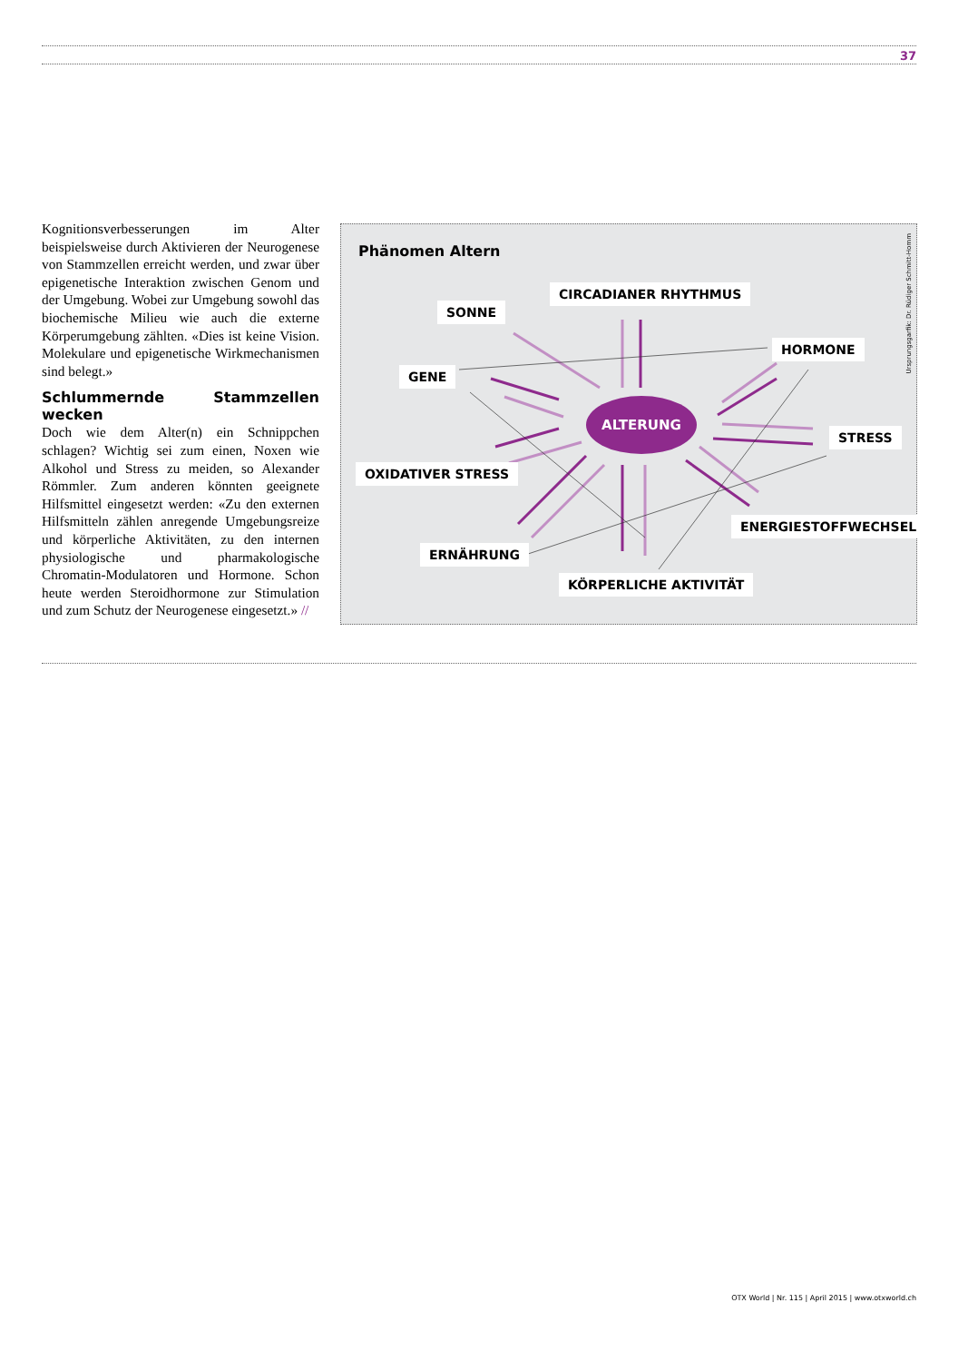37
Kognitionsverbesserungen im Alter beispielsweise durch Aktivieren der Neurogenese von Stammzellen erreicht werden, und zwar über epigenetische Interaktion zwischen Genom und der Umgebung. Wobei zur Umgebung sowohl das biochemische Milieu wie auch die externe Körperumgebung zählten. «Dies ist keine Vision. Molekulare und epigenetische Wirkmechanismen sind belegt.»
Schlummernde Stammzellen wecken
Doch wie dem Alter(n) ein Schnippchen schlagen? Wichtig sei zum einen, Noxen wie Alkohol und Stress zu meiden, so Alexander Römmler. Zum anderen könnten geeignete Hilfsmittel eingesetzt werden: «Zu den externen Hilfsmitteln zählen anregende Umgebungsreize und körperliche Aktivitäten, zu den internen physiologische und pharmakologische Chromatin-Modulatoren und Hormone. Schon heute werden Steroidhormone zur Stimulation und zum Schutz der Neurogenese eingesetzt.» //
Phänomen Altern
Ursprungsgarfik: Dr. Rüdiger Schmitt-Homm
CIRCADIANER RHYTHMUS
SONNE
HORMONE
GENE
ALTERUNG
STRESS
OXIDATIVER STRESS
ENERGIESTOFFWECHSEL
ERNÄHRUNG
KÖRPERLICHE AKTIVITÄT
OTX World | Nr. 115 | April 2015 | www.otxworld.ch